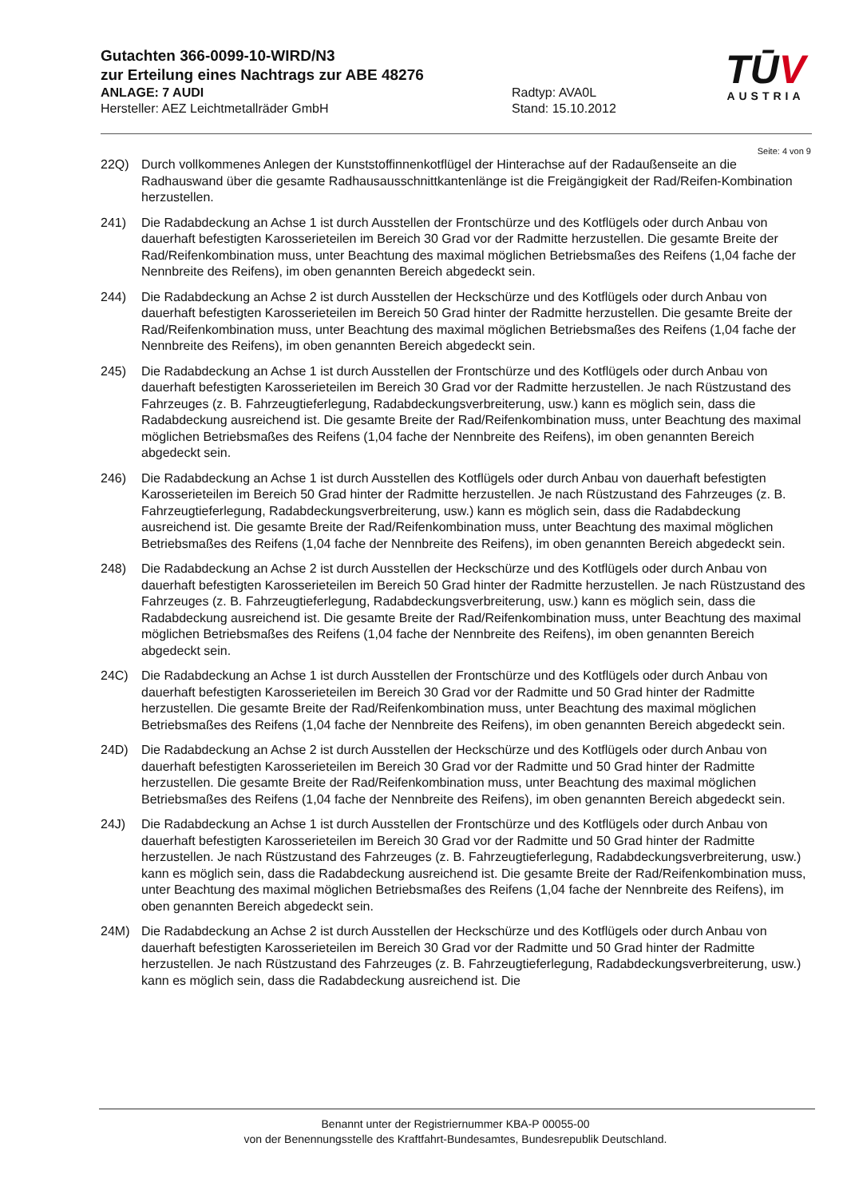Gutachten 366-0099-10-WIRD/N3
zur Erteilung eines Nachtrags zur ABE 48276
ANLAGE: 7 AUDI Radtyp: AVA0L
Hersteller: AEZ Leichtmetallräder GmbH Stand: 15.10.2012
TŪV
AUSTRIA
Seite: 4 von 9
22Q) Durch vollkommenes Anlegen der Kunststoffinnenkotflügel der Hinterachse auf der Radaußenseite an die Radhauswand über die gesamte Radhausausschnittkantenlänge ist die Freigängigkeit der Rad/Reifen-Kombination herzustellen.
241) Die Radabdeckung an Achse 1 ist durch Ausstellen der Frontschürze und des Kotflügels oder durch Anbau von dauerhaft befestigten Karosserieteilen im Bereich 30 Grad vor der Radmitte herzustellen. Die gesamte Breite der Rad/Reifenkombination muss, unter Beachtung des maximal möglichen Betriebsmaßes des Reifens (1,04 fache der Nennbreite des Reifens), im oben genannten Bereich abgedeckt sein.
244) Die Radabdeckung an Achse 2 ist durch Ausstellen der Heckschürze und des Kotflügels oder durch Anbau von dauerhaft befestigten Karosserieteilen im Bereich 50 Grad hinter der Radmitte herzustellen. Die gesamte Breite der Rad/Reifenkombination muss, unter Beachtung des maximal möglichen Betriebsmaßes des Reifens (1,04 fache der Nennbreite des Reifens), im oben genannten Bereich abgedeckt sein.
245) Die Radabdeckung an Achse 1 ist durch Ausstellen der Frontschürze und des Kotflügels oder durch Anbau von dauerhaft befestigten Karosserieteilen im Bereich 30 Grad vor der Radmitte herzustellen. Je nach Rüstzustand des Fahrzeuges (z. B. Fahrzeugtieferlegung, Radabdeckungsverbreiterung, usw.) kann es möglich sein, dass die Radabdeckung ausreichend ist. Die gesamte Breite der Rad/Reifenkombination muss, unter Beachtung des maximal möglichen Betriebsmaßes des Reifens (1,04 fache der Nennbreite des Reifens), im oben genannten Bereich abgedeckt sein.
246) Die Radabdeckung an Achse 1 ist durch Ausstellen des Kotflügels oder durch Anbau von dauerhaft befestigten Karosserieteilen im Bereich 50 Grad hinter der Radmitte herzustellen. Je nach Rüstzustand des Fahrzeuges (z. B. Fahrzeugtieferlegung, Radabdeckungsverbreiterung, usw.) kann es möglich sein, dass die Radabdeckung ausreichend ist. Die gesamte Breite der Rad/Reifenkombination muss, unter Beachtung des maximal möglichen Betriebsmaßes des Reifens (1,04 fache der Nennbreite des Reifens), im oben genannten Bereich abgedeckt sein.
248) Die Radabdeckung an Achse 2 ist durch Ausstellen der Heckschürze und des Kotflügels oder durch Anbau von dauerhaft befestigten Karosserieteilen im Bereich 50 Grad hinter der Radmitte herzustellen. Je nach Rüstzustand des Fahrzeuges (z. B. Fahrzeugtieferlegung, Radabdeckungsverbreiterung, usw.) kann es möglich sein, dass die Radabdeckung ausreichend ist. Die gesamte Breite der Rad/Reifenkombination muss, unter Beachtung des maximal möglichen Betriebsmaßes des Reifens (1,04 fache der Nennbreite des Reifens), im oben genannten Bereich abgedeckt sein.
24C) Die Radabdeckung an Achse 1 ist durch Ausstellen der Frontschürze und des Kotflügels oder durch Anbau von dauerhaft befestigten Karosserieteilen im Bereich 30 Grad vor der Radmitte und 50 Grad hinter der Radmitte herzustellen. Die gesamte Breite der Rad/Reifenkombination muss, unter Beachtung des maximal möglichen Betriebsmaßes des Reifens (1,04 fache der Nennbreite des Reifens), im oben genannten Bereich abgedeckt sein.
24D) Die Radabdeckung an Achse 2 ist durch Ausstellen der Heckschürze und des Kotflügels oder durch Anbau von dauerhaft befestigten Karosserieteilen im Bereich 30 Grad vor der Radmitte und 50 Grad hinter der Radmitte herzustellen. Die gesamte Breite der Rad/Reifenkombination muss, unter Beachtung des maximal möglichen Betriebsmaßes des Reifens (1,04 fache der Nennbreite des Reifens), im oben genannten Bereich abgedeckt sein.
24J) Die Radabdeckung an Achse 1 ist durch Ausstellen der Frontschürze und des Kotflügels oder durch Anbau von dauerhaft befestigten Karosserieteilen im Bereich 30 Grad vor der Radmitte und 50 Grad hinter der Radmitte herzustellen. Je nach Rüstzustand des Fahrzeuges (z. B. Fahrzeugtieferlegung, Radabdeckungsverbreiterung, usw.) kann es möglich sein, dass die Radabdeckung ausreichend ist. Die gesamte Breite der Rad/Reifenkombination muss, unter Beachtung des maximal möglichen Betriebsmaßes des Reifens (1,04 fache der Nennbreite des Reifens), im oben genannten Bereich abgedeckt sein.
24M) Die Radabdeckung an Achse 2 ist durch Ausstellen der Heckschürze und des Kotflügels oder durch Anbau von dauerhaft befestigten Karosserieteilen im Bereich 30 Grad vor der Radmitte und 50 Grad hinter der Radmitte herzustellen. Je nach Rüstzustand des Fahrzeuges (z. B. Fahrzeugtieferlegung, Radabdeckungsverbreiterung, usw.) kann es möglich sein, dass die Radabdeckung ausreichend ist. Die
Benannt unter der Registriernummer KBA-P 00055-00
von der Benennungsstelle des Kraftfahrt-Bundesamtes, Bundesrepublik Deutschland.